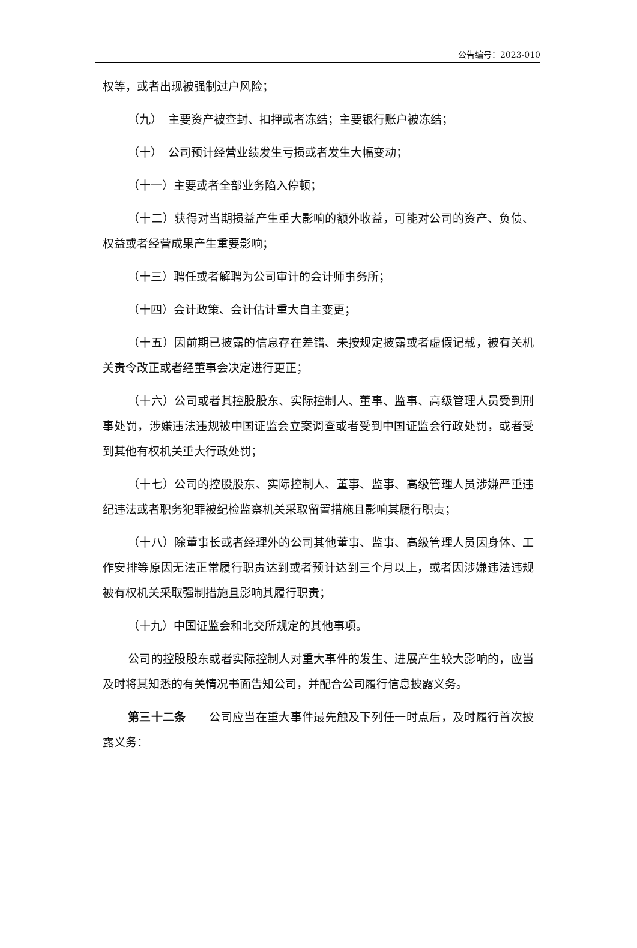公告编号：2023-010
权等，或者出现被强制过户风险；
（九）　主要资产被查封、扣押或者冻结；主要银行账户被冻结；
（十）　公司预计经营业绩发生亏损或者发生大幅变动；
（十一）主要或者全部业务陷入停顿；
（十二）获得对当期损益产生重大影响的额外收益，可能对公司的资产、负债、权益或者经营成果产生重要影响；
（十三）聘任或者解聘为公司审计的会计师事务所；
（十四）会计政策、会计估计重大自主变更；
（十五）因前期已披露的信息存在差错、未按规定披露或者虚假记载，被有关机关责令改正或者经董事会决定进行更正；
（十六）公司或者其控股股东、实际控制人、董事、监事、高级管理人员受到刑事处罚，涉嫌违法违规被中国证监会立案调查或者受到中国证监会行政处罚，或者受到其他有权机关重大行政处罚；
（十七）公司的控股股东、实际控制人、董事、监事、高级管理人员涉嫌严重违纪违法或者职务犯罪被纪检监察机关采取留置措施且影响其履行职责；
（十八）除董事长或者经理外的公司其他董事、监事、高级管理人员因身体、工作安排等原因无法正常履行职责达到或者预计达到三个月以上，或者因涉嫌违法违规被有权机关采取强制措施且影响其履行职责；
（十九）中国证监会和北交所规定的其他事项。
公司的控股股东或者实际控制人对重大事件的发生、进展产生较大影响的，应当及时将其知悉的有关情况书面告知公司，并配合公司履行信息披露义务。
第三十二条　　公司应当在重大事件最先触及下列任一时点后，及时履行首次披露义务：